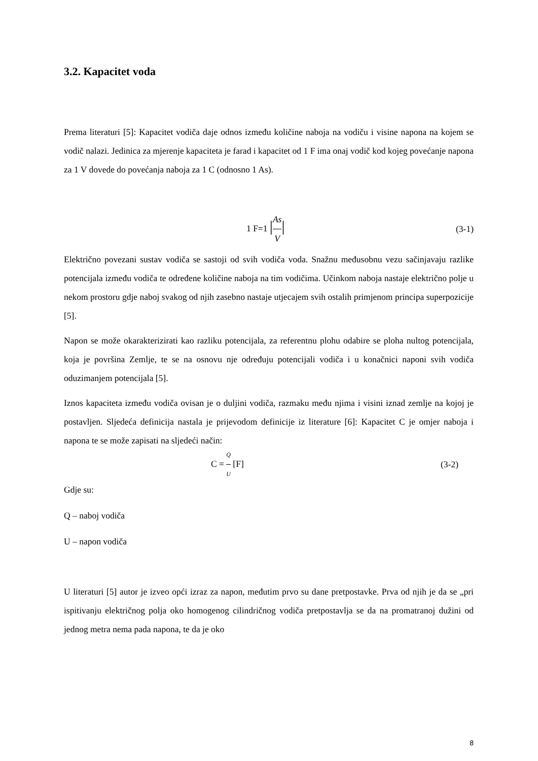3.2. Kapacitet voda
Prema literaturi [5]: Kapacitet vodiča daje odnos između količine naboja na vodiču i visine napona na kojem se vodič nalazi. Jedinica za mjerenje kapaciteta je farad i kapacitet od 1 F ima onaj vodič kod kojeg povećanje napona za 1 V dovede do povećanja naboja za 1 C (odnosno 1 As).
1 F=1 |As V| (3-1)
Električno povezani sustav vodiča se sastoji od svih vodiča voda. Snažnu međusobnu vezu sačinjavaju razlike potencijala između vodiča te određene količine naboja na tim vodičima. Učinkom naboja nastaje električno polje u nekom prostoru gdje naboj svakog od njih zasebno nastaje utjecajem svih ostalih primjenom principa superpozicije [5].
Napon se može okarakterizirati kao razliku potencijala, za referentnu plohu odabire se ploha nultog potencijala, koja je površina Zemlje, te se na osnovu nje određuju potencijali vodiča i u konačnici naponi svih vodiča oduzimanjem potencijala [5].
Iznos kapaciteta između vodiča ovisan je o duljini vodiča, razmaku među njima i visini iznad zemlje na kojoj je postavljen. Sljedeća definicija nastala je prijevodom definicije iz literature [6]: Kapacitet C je omjer naboja i napona te se može zapisati na sljedeći način:
C = Q U [F] (3-2)
Gdje su:
Q – naboj vodiča
U – napon vodiča
U literaturi [5] autor je izveo opći izraz za napon, međutim prvo su dane pretpostavke. Prva od njih je da se „pri ispitivanju električnog polja oko homogenog cilindričnog vodiča pretpostavlja se da na promatranoj dužini od jednog metra nema pada napona, te da je oko
8